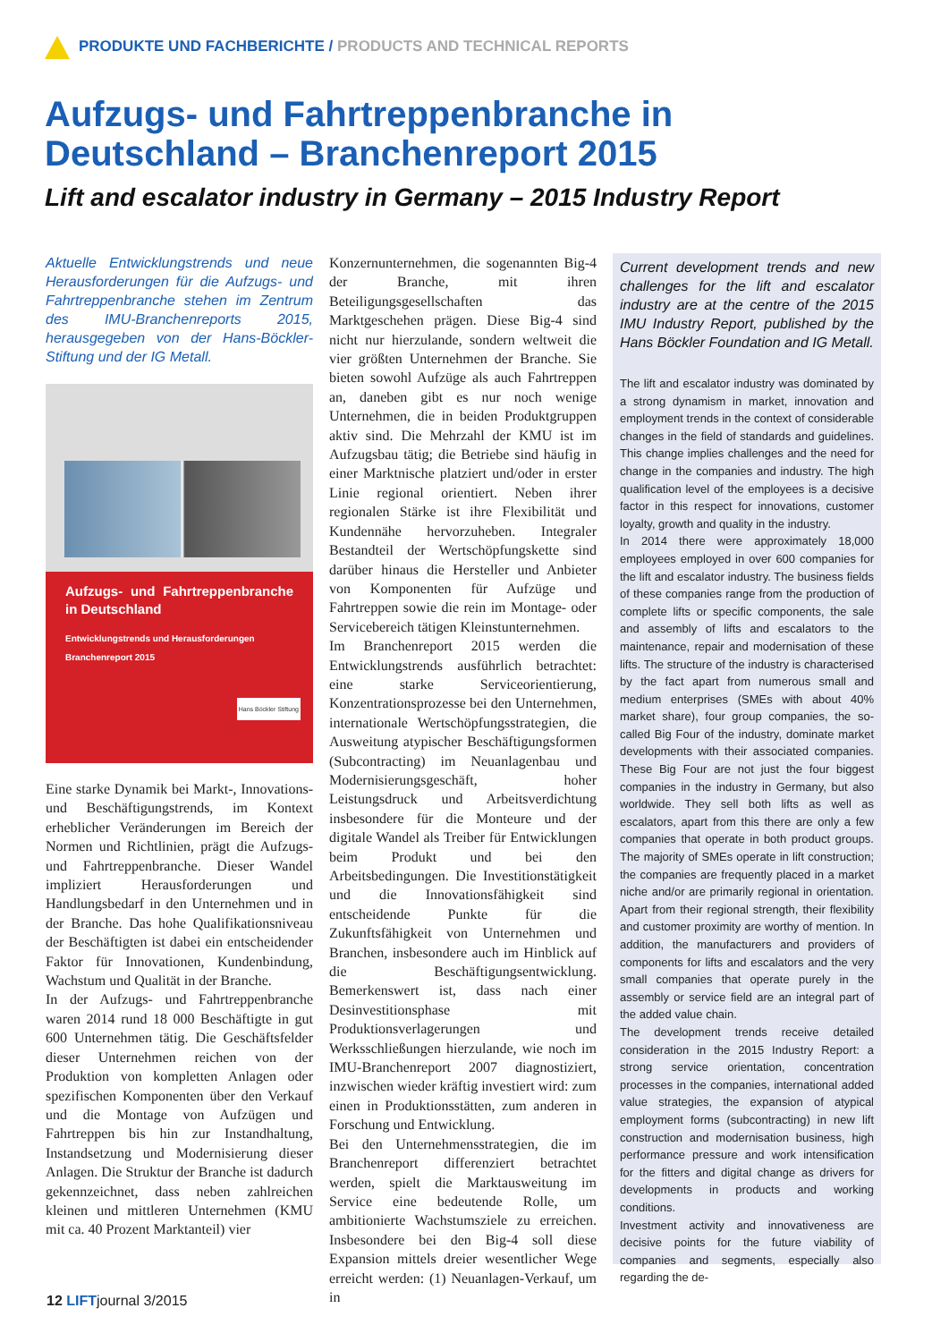PRODUKTE UND FACHBERICHTE / PRODUCTS AND TECHNICAL REPORTS
Aufzugs- und Fahrtreppenbranche in Deutschland – Branchenreport 2015
Lift and escalator industry in Germany – 2015 Industry Report
Aktuelle Entwicklungstrends und neue Herausforderungen für die Aufzugs- und Fahrtreppenbranche stehen im Zentrum des IMU-Branchenreports 2015, herausgegeben von der Hans-Böckler-Stiftung und der IG Metall.
Aufzugs- und Fahrtreppenbranche in Deutschland
Entwicklungstrends und Herausforderungen
Branchenreport 2015
Hans Böckler Stiftung
Eine starke Dynamik bei Markt-, Innovations- und Beschäftigungstrends, im Kontext erheblicher Veränderungen im Bereich der Normen und Richtlinien, prägt die Aufzugs- und Fahrtreppenbranche. Dieser Wandel impliziert Herausforderungen und Handlungsbedarf in den Unternehmen und in der Branche. Das hohe Qualifikationsniveau der Beschäftigten ist dabei ein entscheidender Faktor für Innovationen, Kundenbindung, Wachstum und Qualität in der Branche.
In der Aufzugs- und Fahrtreppenbranche waren 2014 rund 18 000 Beschäftigte in gut 600 Unternehmen tätig. Die Geschäftsfelder dieser Unternehmen reichen von der Produktion von kompletten Anlagen oder spezifischen Komponenten über den Verkauf und die Montage von Aufzügen und Fahrtreppen bis hin zur Instandhaltung, Instandsetzung und Modernisierung dieser Anlagen. Die Struktur der Branche ist dadurch gekennzeichnet, dass neben zahlreichen kleinen und mittleren Unternehmen (KMU mit ca. 40 Prozent Marktanteil) vier
Konzernunternehmen, die sogenannten Big-4 der Branche, mit ihren Beteiligungsgesellschaften das Marktgeschehen prägen. Diese Big-4 sind nicht nur hierzulande, sondern weltweit die vier größten Unternehmen der Branche. Sie bieten sowohl Aufzüge als auch Fahrtreppen an, daneben gibt es nur noch wenige Unternehmen, die in beiden Produktgruppen aktiv sind. Die Mehrzahl der KMU ist im Aufzugsbau tätig; die Betriebe sind häufig in einer Marktnische platziert und/oder in erster Linie regional orientiert. Neben ihrer regionalen Stärke ist ihre Flexibilität und Kundennähe hervorzuheben. Integraler Bestandteil der Wertschöpfungskette sind darüber hinaus die Hersteller und Anbieter von Komponenten für Aufzüge und Fahrtreppen sowie die rein im Montage- oder Servicebereich tätigen Kleinstunternehmen.
Im Branchenreport 2015 werden die Entwicklungstrends ausführlich betrachtet: eine starke Serviceorientierung, Konzentrationsprozesse bei den Unternehmen, internationale Wertschöpfungsstrategien, die Ausweitung atypischer Beschäftigungsformen (Subcontracting) im Neuanlagenbau und Modernisierungsgeschäft, hoher Leistungsdruck und Arbeitsverdichtung insbesondere für die Monteure und der digitale Wandel als Treiber für Entwicklungen beim Produkt und bei den Arbeitsbedingungen. Die Investitionstätigkeit und die Innovationsfähigkeit sind entscheidende Punkte für die Zukunftsfähigkeit von Unternehmen und Branchen, insbesondere auch im Hinblick auf die Beschäftigungsentwicklung. Bemerkenswert ist, dass nach einer Desinvestitionsphase mit Produktionsverlagerungen und Werksschließungen hierzulande, wie noch im IMU-Branchenreport 2007 diagnostiziert, inzwischen wieder kräftig investiert wird: zum einen in Produktionsstätten, zum anderen in Forschung und Entwicklung.
Bei den Unternehmensstrategien, die im Branchenreport differenziert betrachtet werden, spielt die Marktausweitung im Service eine bedeutende Rolle, um ambitionierte Wachstumsziele zu erreichen. Insbesondere bei den Big-4 soll diese Expansion mittels dreier wesentlicher Wege erreicht werden: (1) Neuanlagen-Verkauf, um in
Current development trends and new challenges for the lift and escalator industry are at the centre of the 2015 IMU Industry Report, published by the Hans Böckler Foundation and IG Metall.
The lift and escalator industry was dominated by a strong dynamism in market, innovation and employment trends in the context of considerable changes in the field of standards and guidelines. This change implies challenges and the need for change in the companies and industry. The high qualification level of the employees is a decisive factor in this respect for innovations, customer loyalty, growth and quality in the industry.
In 2014 there were approximately 18,000 employees employed in over 600 companies for the lift and escalator industry. The business fields of these companies range from the production of complete lifts or specific components, the sale and assembly of lifts and escalators to the maintenance, repair and modernisation of these lifts. The structure of the industry is characterised by the fact apart from numerous small and medium enterprises (SMEs with about 40% market share), four group companies, the so-called Big Four of the industry, dominate market developments with their associated companies. These Big Four are not just the four biggest companies in the industry in Germany, but also worldwide. They sell both lifts as well as escalators, apart from this there are only a few companies that operate in both product groups. The majority of SMEs operate in lift construction; the companies are frequently placed in a market niche and/or are primarily regional in orientation. Apart from their regional strength, their flexibility and customer proximity are worthy of mention. In addition, the manufacturers and providers of components for lifts and escalators and the very small companies that operate purely in the assembly or service field are an integral part of the added value chain.
The development trends receive detailed consideration in the 2015 Industry Report: a strong service orientation, concentration processes in the companies, international added value strategies, the expansion of atypical employment forms (subcontracting) in new lift construction and modernisation business, high performance pressure and work intensification for the fitters and digital change as drivers for developments in products and working conditions.
Investment activity and innovativeness are decisive points for the future viability of companies and segments, especially also regarding the de-
12 LIFTjournal 3/2015